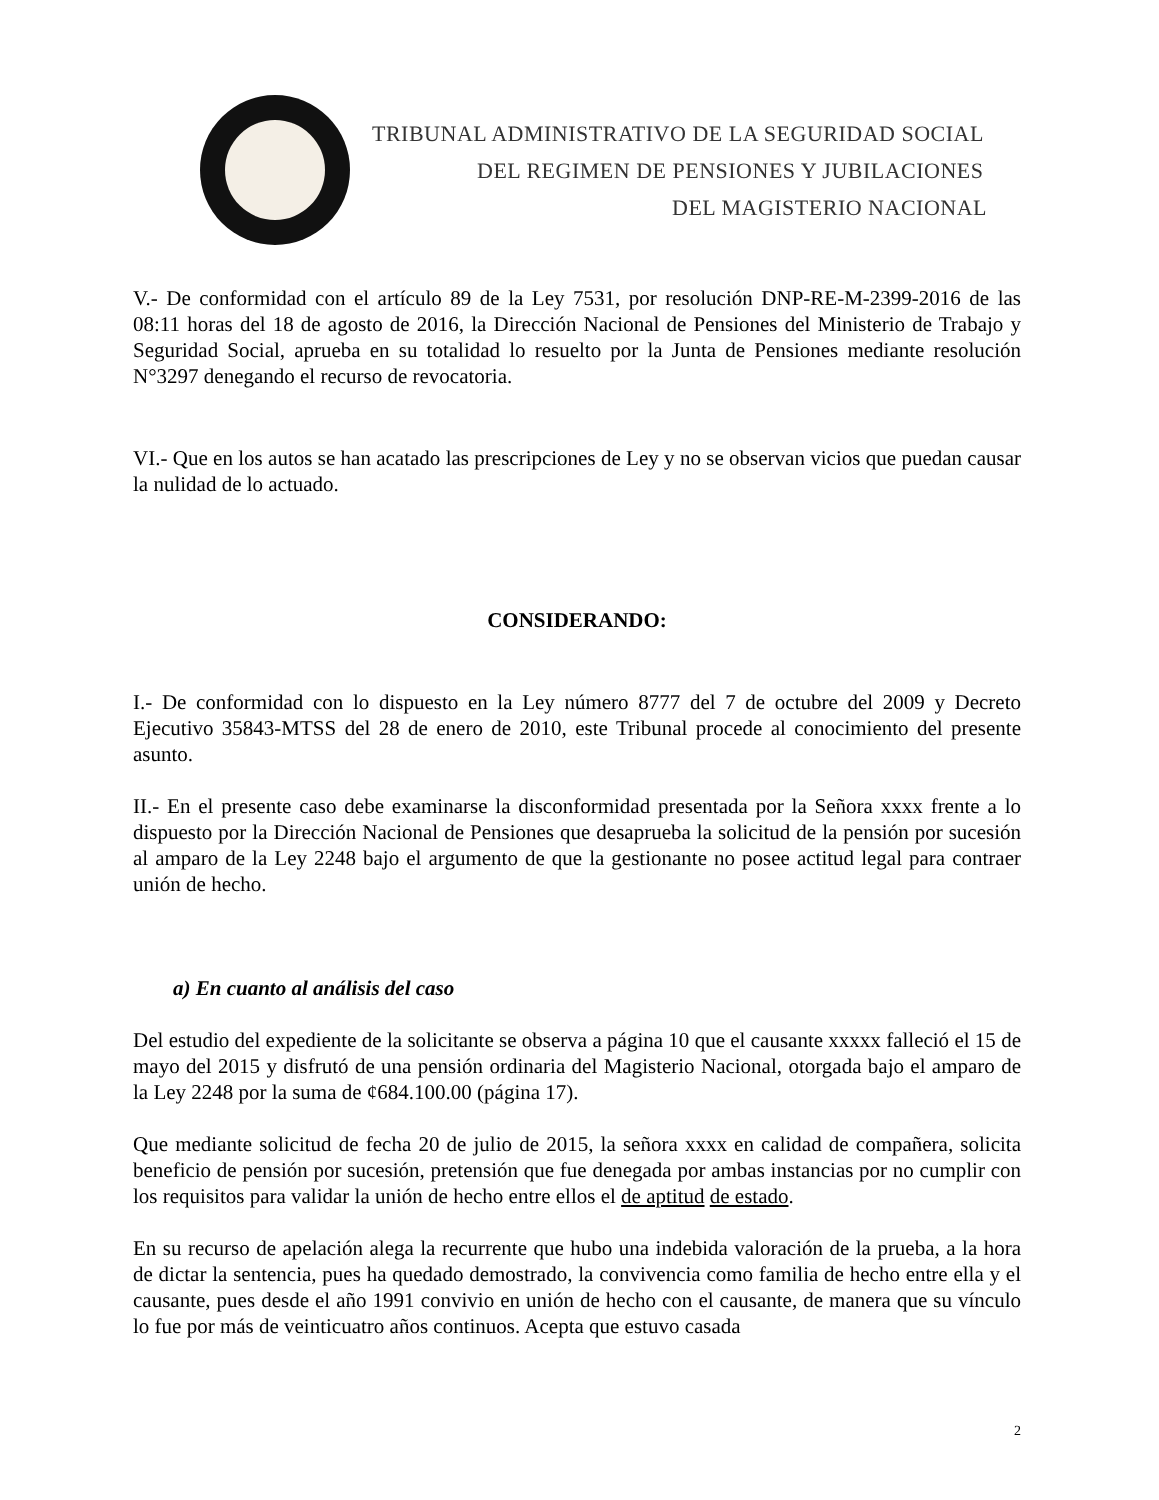TRIBUNAL ADMINISTRATIVO DE LA SEGURIDAD SOCIAL
DEL REGIMEN DE PENSIONES Y JUBILACIONES
DEL MAGISTERIO NACIONAL
V.- De conformidad con el artículo 89 de la Ley 7531, por resolución DNP-RE-M-2399-2016 de las 08:11 horas del 18 de agosto de 2016, la Dirección Nacional de Pensiones del Ministerio de Trabajo y Seguridad Social, aprueba en su totalidad lo resuelto por la Junta de Pensiones mediante resolución N°3297 denegando el recurso de revocatoria.
VI.- Que en los autos se han acatado las prescripciones de Ley y no se observan vicios que puedan causar la nulidad de lo actuado.
CONSIDERANDO:
I.- De conformidad con lo dispuesto en la Ley número 8777 del 7 de octubre del 2009 y Decreto Ejecutivo 35843-MTSS del 28 de enero de 2010, este Tribunal procede al conocimiento del presente asunto.
II.- En el presente caso debe examinarse la disconformidad presentada por la Señora xxxx frente a lo dispuesto por la Dirección Nacional de Pensiones que desaprueba la solicitud de la pensión por sucesión al amparo de la Ley 2248 bajo el argumento de que la gestionante no posee actitud legal para contraer unión de hecho.
a) En cuanto al análisis del caso
Del estudio del expediente de la solicitante se observa a página 10 que el causante xxxxx falleció el 15 de mayo del 2015 y disfrutó de una pensión ordinaria del Magisterio Nacional, otorgada bajo el amparo de la Ley 2248 por la suma de ¢684.100.00 (página 17).
Que mediante solicitud de fecha 20 de julio de 2015, la señora xxxx en calidad de compañera, solicita beneficio de pensión por sucesión, pretensión que fue denegada por ambas instancias por no cumplir con los requisitos para validar la unión de hecho entre ellos el de aptitud de estado.
En su recurso de apelación alega la recurrente que hubo una indebida valoración de la prueba, a la hora de dictar la sentencia, pues ha quedado demostrado, la convivencia como familia de hecho entre ella y el causante, pues desde el año 1991 convivio en unión de hecho con el causante, de manera que su vínculo lo fue por más de veinticuatro años continuos. Acepta que estuvo casada
2